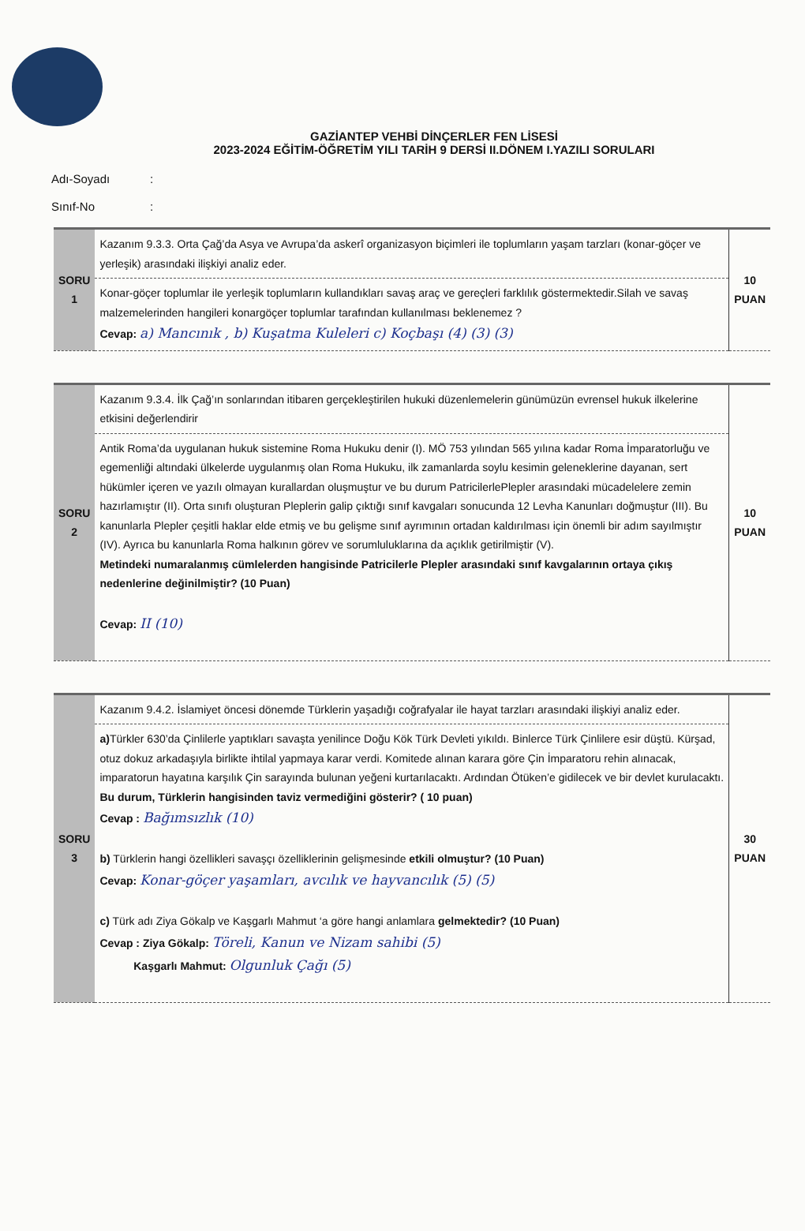GAZİANTEP VEHBİ DİNÇERLER FEN LİSESİ
2023-2024 EĞİTİM-ÖĞRETİM YILI TARİH 9 DERSİ II.DÖNEM I.YAZILI SORULARI
Adı-Soyadı:
Sınıf-No:
| SORU 1 | Kazanım 9.3.3. Orta Çağ’da Asya ve Avrupa’da askerî organizasyon biçimleri ile toplumların yaşam tarzları (konar-göçer ve yerleşik) arasındaki ilişkiyi analiz eder. | 10 PUAN |
| | Konar-göçer toplumlar ile yerleşik toplumların kullandıkları savaş araç ve gereçleri farklılık göstermektedir.Silah ve savaş malzemelerinden hangileri konargöçer toplumlar tarafından kullanılması beklenemez ? Cevap: a) Mancınık , b) Kuşatma Kuleleri c) Koçbaşı (4) (3) (3) | |
| SORU 2 | Kazanım 9.3.4. İlk Çağ’ın sonlarından itibaren gerçekleştirilen hukuki düzenlemelerin günümüzün evrensel hukuk ilkelerine etkisini değerlendirir | 10 PUAN |
| | Antik Roma’da uygulanan hukuk sistemine Roma Hukuku denir (I). MÖ 753 yılından 565 yılına kadar Roma İmparatorluğu ve egemenliği altındaki ülkelerde uygulanmış olan Roma Hukuku, ilk zamanlarda soylu kesimin geleneklerine dayanan, sert hükümler içeren ve yazılı olmayan kurallardan oluşmuştur ve bu durum PatricilerlePlepler arasındaki mücadelelere zemin hazırlamıştır (II). Orta sınıfı oluşturan Pleplerin galip çıktığı sınıf kavgaları sonucunda 12 Levha Kanunları doğmuştur (III). Bu kanunlarla Plepler çeşitli haklar elde etmiş ve bu gelişme sınıf ayrımının ortadan kaldırılması için önemli bir adım sayılmıştır (IV). Ayrıca bu kanunlarla Roma halkının görev ve sorumluluklarına da açıklık getirilmiştir (V). Metindeki numaralanmış cümlelerden hangisinde Patricilerle Plepler arasındaki sınıf kavgalarının ortaya çıkış nedenlerine değinilmiştir? (10 Puan) Cevap: II (10) | |
| SORU 3 | Kazanım 9.4.2. İslamiyet öncesi dönemde Türklerin yaşadığı coğrafyalar ile hayat tarzları arasındaki ilişkiyi analiz eder. | 30 PUAN |
| | a) Türkler 630’da Çinlilerle yaptıkları savaşta yenilince Doğu Kök Türk Devleti yıkıldı. Binlerce Türk Çinlilere esir düştü. Kürşad, otuz dokuz arkadaşıyla birlikte ihtilal yapmaya karar verdi. Komitede alınan karara göre Çin İmparatoru rehin alınacak, imparatorun hayatına karşılık Çin sarayında bulunan yeğeni kurtarılacaktı. Ardından Ötüken’e gidilecek ve bir devlet kurulacaktı. Bu durum, Türklerin hangisinden taviz vermediğini gösterir? ( 10 puan) Cevap : Bağımsızlık (10) b) Türklerin hangi özellikleri savaşçı özelliklerinin gelişmesinde etkili olmuştur? (10 Puan) Cevap: Konar-göçer yaşamları, avcılık ve hayvancılık (5) (5) c) Türk adı Ziya Gökalp ve Kaşgarlı Mahmut ‘a göre hangi anlamlara gelmektedir? (10 Puan) Cevap : Ziya Gökalp: Töreli, Kanun ve Nizam sahibi (5) Kaşgarlı Mahmut: Olgunluk Çağı (5) | |